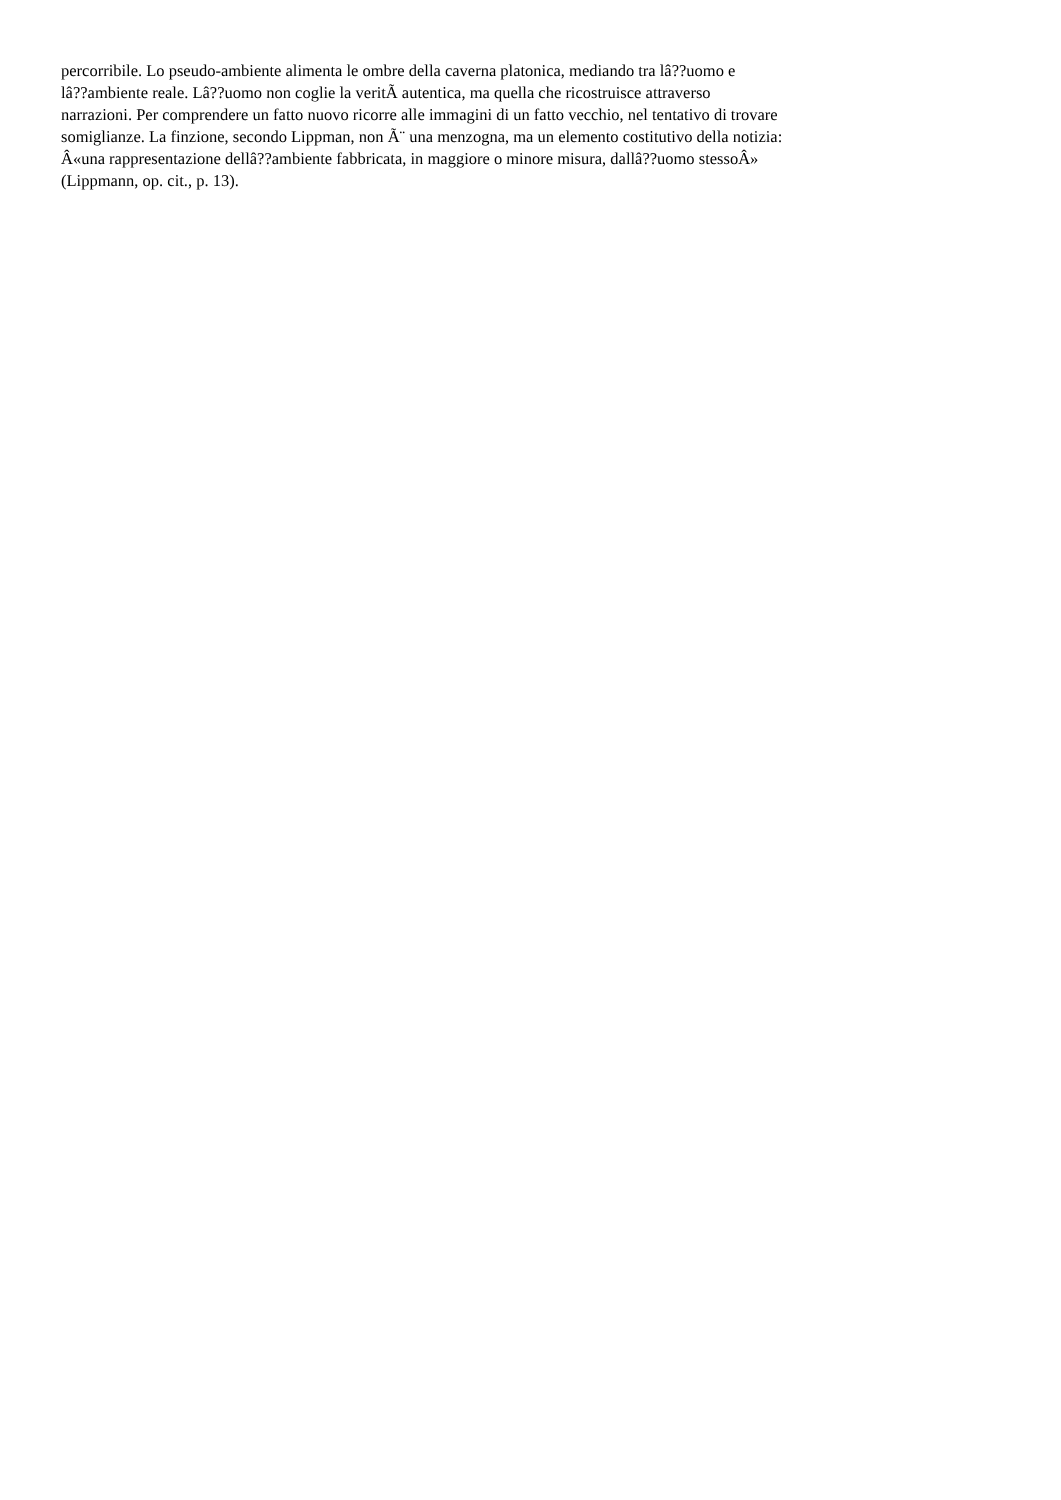percorribile. Lo pseudo-ambiente alimenta le ombre della caverna platonica, mediando tra lâ??uomo e
lâ??ambiente reale. Lâ??uomo non coglie la veritÃ autentica, ma quella che ricostruisce attraverso
narrazioni. Per comprendere un fatto nuovo ricorre alle immagini di un fatto vecchio, nel tentativo di trovare
somiglianze. La finzione, secondo Lippman, non Ã¨ una menzogna, ma un elemento costitutivo della notizia:
Â«una rappresentazione dellâ??ambiente fabbricata, in maggiore o minore misura, dallâ??uomo stessoÂ»
(Lippmann, op. cit., p. 13).